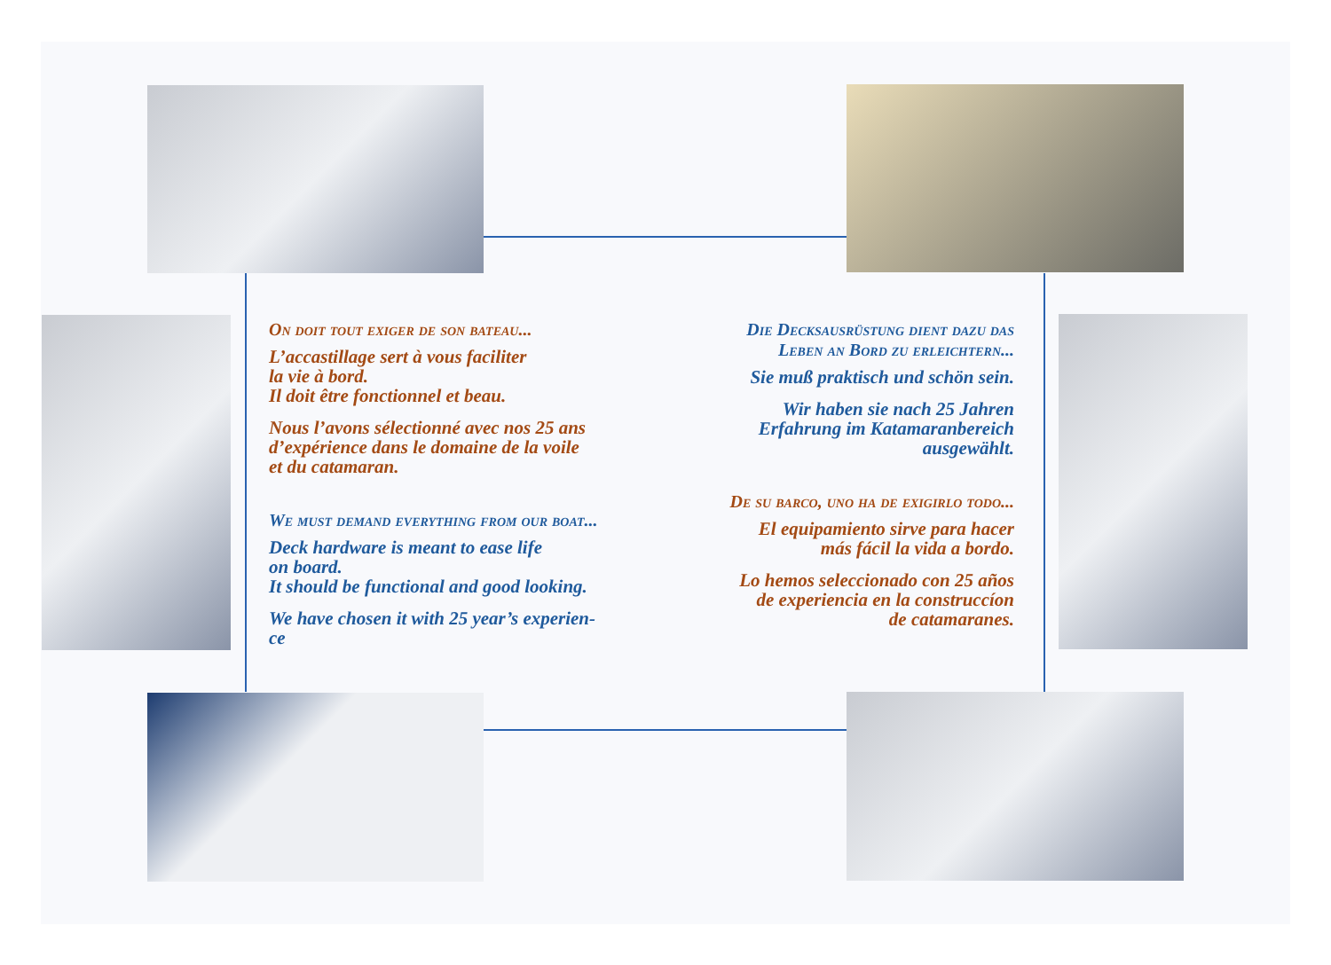On doit tout exiger de son bateau...
L’accastillage sert à vous faciliter
la vie à bord.
Il doit être fonctionnel et beau.
Nous l’avons sélectionné avec nos 25 ans
d’expérience dans le domaine de la voile
et du catamaran.
We must demand everything from our boat...
Deck hardware is meant to ease life
on board.
It should be functional and good looking.
We have chosen it with 25 year’s experien-
ce
Die Decksausrüstung dient dazu das
Leben an Bord zu erleichtern...
Sie muß praktisch und schön sein.
Wir haben sie nach 25 Jahren
Erfahrung im Katamaranbereich
ausgewählt.
De su barco, uno ha de exigirlo todo...
El equipamiento sirve para hacer
más fácil la vida a bordo.
Lo hemos seleccionado con 25 años
de experiencia en la construccíon
de catamaranes.